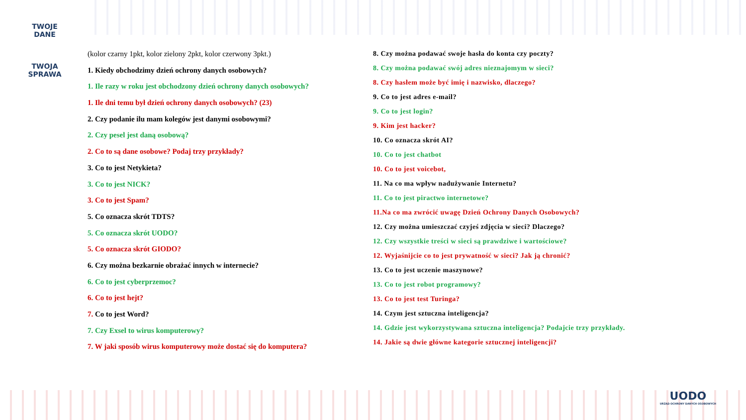TWOJE DANE
TWOJA SPRAWA
UODO
URZĄD OCHRONY DANYCH OSOBOWYCH
(kolor czarny 1pkt, kolor zielony 2pkt, kolor czerwony 3pkt.)
1. Kiedy obchodzimy dzień ochrony danych osobowych?
1. Ile razy w roku jest obchodzony dzień ochrony danych osobowych?
1. Ile dni temu był dzień ochrony danych osobowych? (23)
2. Czy podanie ilu mam kolegów jest danymi osobowymi?
2. Czy pesel jest daną osobową?
2. Co to są dane osobowe? Podaj trzy przykłady?
3. Co to jest Netykieta?
3. Co to jest NICK?
3. Co to jest Spam?
5. Co oznacza skrót TDTS?
5. Co oznacza skrót UODO?
5. Co oznacza skrót GIODO?
6. Czy można bezkarnie obrażać innych w internecie?
6. Co to jest cyberprzemoc?
6. Co to jest hejt?
7. Co to jest Word?
7. Czy Exsel to wirus komputerowy?
7. W jaki sposób wirus komputerowy może dostać się do komputera?
8. Czy można podawać swoje hasła do konta czy poczty?
8. Czy można podawać swój adres nieznajomym w sieci?
8. Czy hasłem może być imię i nazwisko, dlaczego?
9. Co to jest adres e-mail?
9. Co to jest login?
9. Kim jest hacker?
10. Co oznacza skrót AI?
10. Co to jest chatbot
10. Co to jest voicebot,
11. Na co ma wpływ nadużywanie Internetu?
11. Co to jest piractwo internetowe?
11.Na co ma zwrócić uwagę Dzień Ochrony Danych Osobowych?
12. Czy można umieszczać czyjeś zdjęcia w sieci? Dlaczego?
12. Czy wszystkie treści w sieci są prawdziwe i wartościowe?
12. Wyjaśnijcie co to jest prywatność w sieci? Jak ją chronić?
13. Co to jest uczenie maszynowe?
13. Co to jest robot programowy?
13. Co to jest test Turinga?
14. Czym jest sztuczna inteligencja?
14. Gdzie jest wykorzystywana sztuczna inteligencja? Podajcie trzy przykłady.
14. Jakie są dwie główne kategorie sztucznej inteligencji?